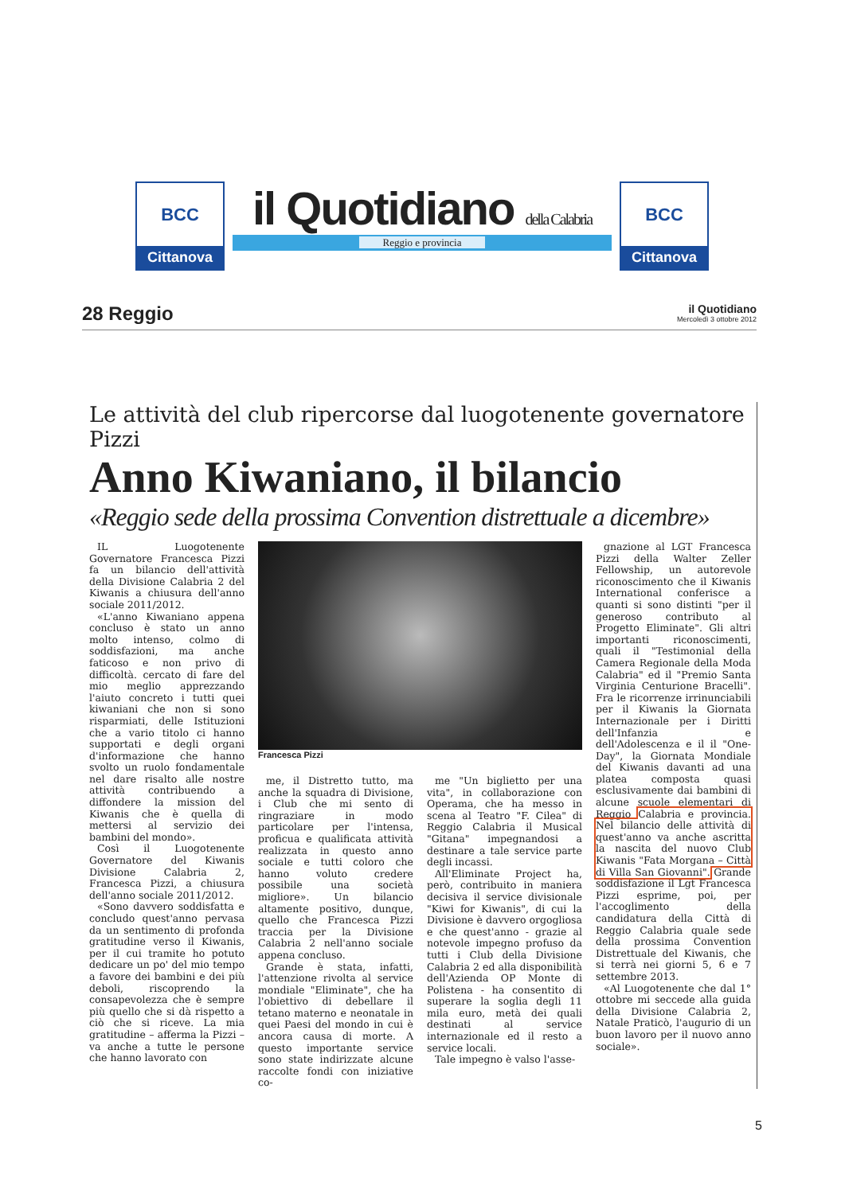BCC
Cittanova
il Quotidiano della Calabria
Reggio e provincia
BCC
Cittanova
28 Reggio
il Quotidiano
Mercoledì 3 ottobre 2012
Le attività del club ripercorse dal luogotenente governatore Pizzi
Anno Kiwaniano, il bilancio
«Reggio sede della prossima Convention distrettuale a dicembre»
IL Luogotenente Governatore Francesca Pizzi fa un bilancio dell'attività della Divisione Calabria 2 del Kiwanis a chiusura dell'anno sociale 2011/2012.
«L'anno Kiwaniano appena concluso è stato un anno molto intenso, colmo di soddisfazioni, ma anche faticoso e non privo di difficoltà. cercato di fare del mio meglio apprezzando l'aiuto concreto i tutti quei kiwaniani che non si sono risparmiati, delle Istituzioni che a vario titolo ci hanno supportati e degli organi d'informazione che hanno svolto un ruolo fondamentale nel dare risalto alle nostre attività contribuendo a diffondere la mission del Kiwanis che è quella di mettersi al servizio dei bambini del mondo».
Così il Luogotenente Governatore del Kiwanis Divisione Calabria 2, Francesca Pizzi, a chiusura dell'anno sociale 2011/2012.
«Sono davvero soddisfatta e concludo quest'anno pervasa da un sentimento di profonda gratitudine verso il Kiwanis, per il cui tramite ho potuto dedicare un po' del mio tempo a favore dei bambini e dei più deboli, riscoprendo la consapevolezza che è sempre più quello che si dà rispetto a ciò che si riceve. La mia gratitudine – afferma la Pizzi – va anche a tutte le persone che hanno lavorato con
Francesca Pizzi
me, il Distretto tutto, ma anche la squadra di Divisione, i Club che mi sento di ringraziare in modo particolare per l'intensa, proficua e qualificata attività realizzata in questo anno sociale e tutti coloro che hanno voluto credere possibile una società migliore». Un bilancio altamente positivo, dunque, quello che Francesca Pizzi traccia per la Divisione Calabria 2 nell'anno sociale appena concluso.
Grande è stata, infatti, l'attenzione rivolta al service mondiale "Eliminate", che ha l'obiettivo di debellare il tetano materno e neonatale in quei Paesi del mondo in cui è ancora causa di morte. A questo importante service sono state indirizzate alcune raccolte fondi con iniziative co-
me "Un biglietto per una vita", in collaborazione con Operama, che ha messo in scena al Teatro "F. Cilea" di Reggio Calabria il Musical "Gitana" impegnandosi a destinare a tale service parte degli incassi.
All'Eliminate Project ha, però, contribuito in maniera decisiva il service divisionale "Kiwi for Kiwanis", di cui la Divisione è davvero orgogliosa e che quest'anno - grazie al notevole impegno profuso da tutti i Club della Divisione Calabria 2 ed alla disponibilità dell'Azienda OP Monte di Polistena - ha consentito di superare la soglia degli 11 mila euro, metà dei quali destinati al service internazionale ed il resto a service locali.
Tale impegno è valso l'asse-
gnazione al LGT Francesca Pizzi della Walter Zeller Fellowship, un autorevole riconoscimento che il Kiwanis International conferisce a quanti si sono distinti "per il generoso contributo al Progetto Eliminate". Gli altri importanti riconoscimenti, quali il "Testimonial della Camera Regionale della Moda Calabria" ed il "Premio Santa Virginia Centurione Bracelli". Fra le ricorrenze irrinunciabili per il Kiwanis la Giornata Internazionale per i Diritti dell'Infanzia e dell'Adolescenza e il il "One-Day", la Giornata Mondiale del Kiwanis davanti ad una platea composta quasi esclusivamente dai bambini di alcune scuole elementari di Reggio Calabria e provincia. Nel bilancio delle attività di quest'anno va anche ascritta la nascita del nuovo Club Kiwanis "Fata Morgana – Città di Villa San Giovanni". Grande soddisfazione il Lgt Francesca Pizzi esprime, poi, per l'accoglimento della candidatura della Città di Reggio Calabria quale sede della prossima Convention Distrettuale del Kiwanis, che si terrà nei giorni 5, 6 e 7 settembre 2013.
«Al Luogotenente che dal 1° ottobre mi seccede alla guida della Divisione Calabria 2, Natale Praticò, l'augurio di un buon lavoro per il nuovo anno sociale».
5